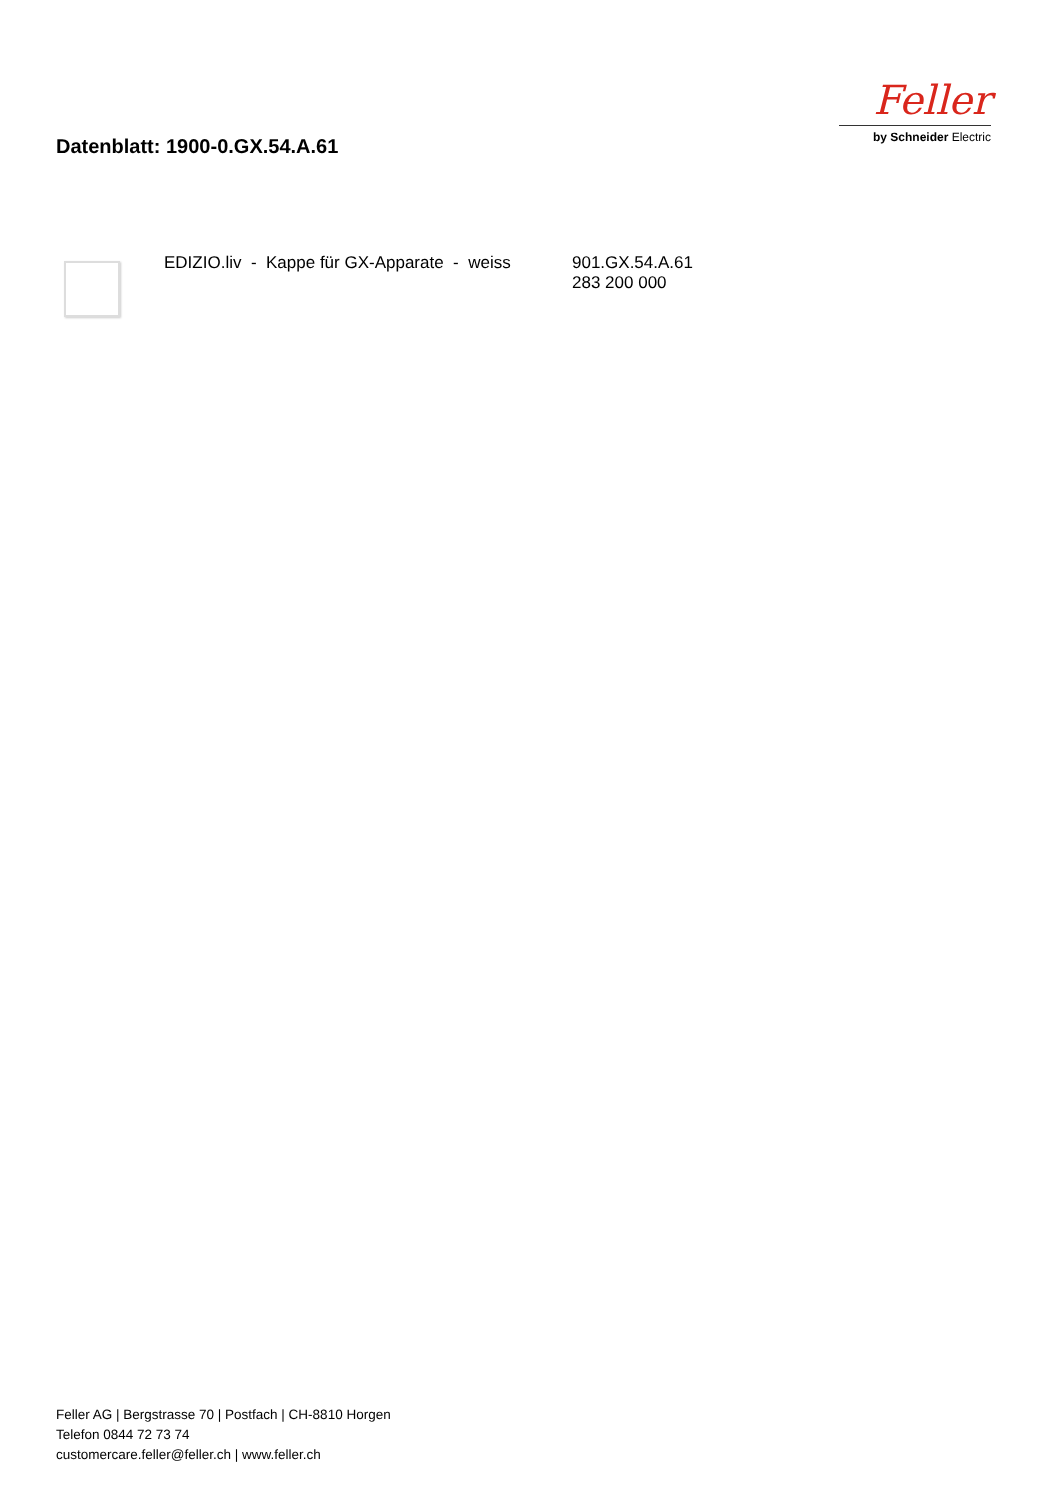Datenblatt: 1900-0.GX.54.A.61
Feller
by Schneider Electric
EDIZIO.liv - Kappe für GX-Apparate - weiss
901.GX.54.A.61
283 200 000
Feller AG | Bergstrasse 70 | Postfach | CH-8810 Horgen
Telefon 0844 72 73 74
customercare.feller@feller.ch | www.feller.ch